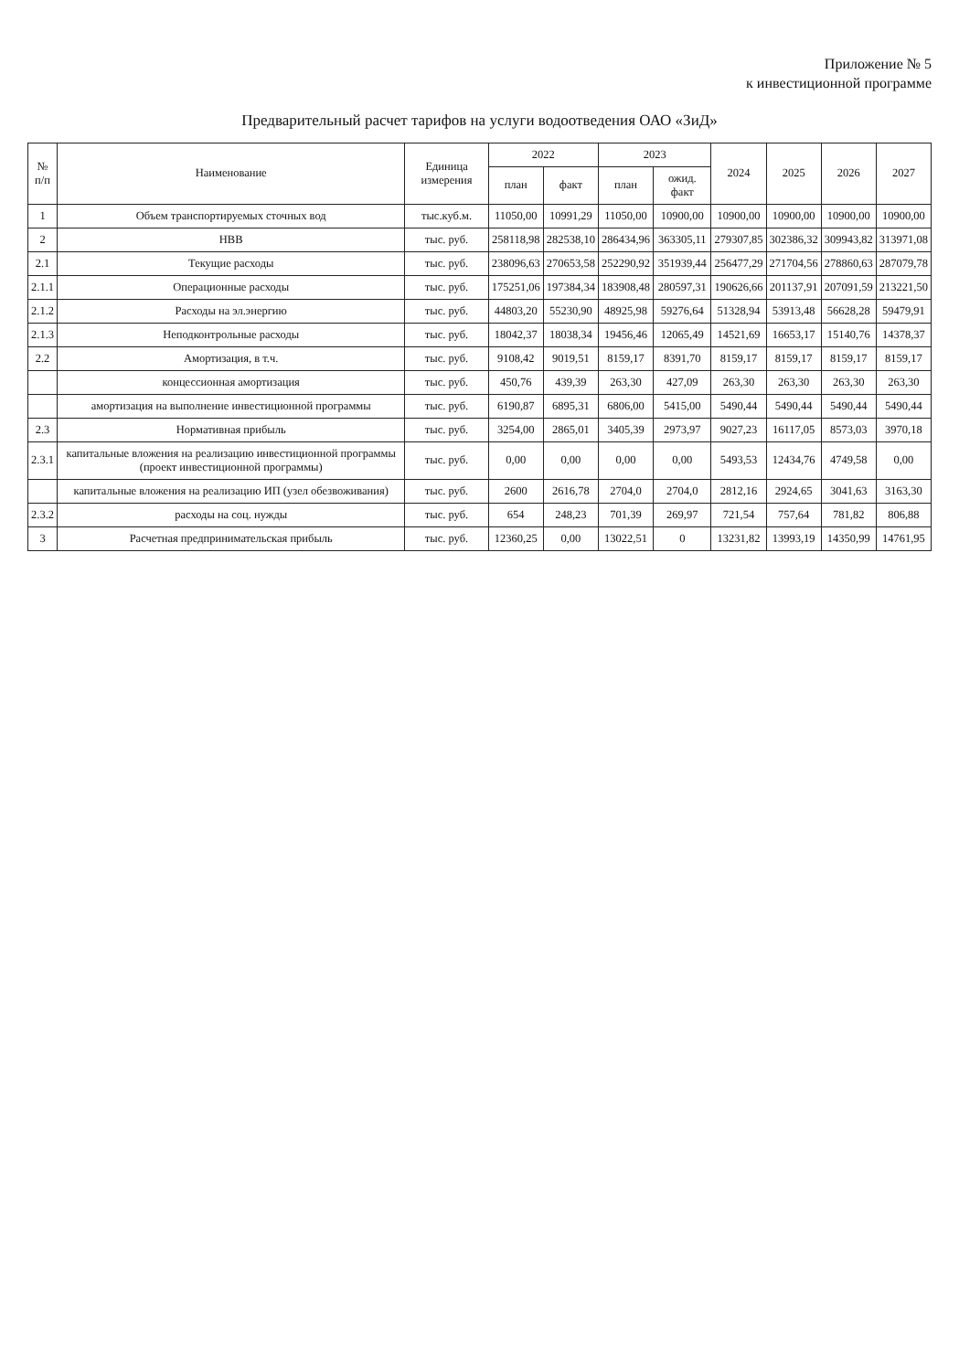Приложение № 5
к инвестиционной программе
Предварительный расчет тарифов на услуги водоотведения ОАО «ЗиД»
| № п/п | Наименование | Единица измерения | 2022 | | 2023 | | 2024 | 2025 | 2026 | 2027 |
| --- | --- | --- | --- | --- | --- | --- | --- | --- | --- | --- |
| | | | план | факт | план | ожид. факт | | | | |
| 1 | Объем транспортируемых сточных вод | тыс.куб.м. | 11050,00 | 10991,29 | 11050,00 | 10900,00 | 10900,00 | 10900,00 | 10900,00 | 10900,00 |
| 2 | НВВ | тыс. руб. | 258118,98 | 282538,10 | 286434,96 | 363305,11 | 279307,85 | 302386,32 | 309943,82 | 313971,08 |
| 2.1 | Текущие расходы | тыс. руб. | 238096,63 | 270653,58 | 252290,92 | 351939,44 | 256477,29 | 271704,56 | 278860,63 | 287079,78 |
| 2.1.1 | Операционные расходы | тыс. руб. | 175251,06 | 197384,34 | 183908,48 | 280597,31 | 190626,66 | 201137,91 | 207091,59 | 213221,50 |
| 2.1.2 | Расходы на эл.энергию | тыс. руб. | 44803,20 | 55230,90 | 48925,98 | 59276,64 | 51328,94 | 53913,48 | 56628,28 | 59479,91 |
| 2.1.3 | Неподконтрольные расходы | тыс. руб. | 18042,37 | 18038,34 | 19456,46 | 12065,49 | 14521,69 | 16653,17 | 15140,76 | 14378,37 |
| 2.2 | Амортизация, в т.ч. | тыс. руб. | 9108,42 | 9019,51 | 8159,17 | 8391,70 | 8159,17 | 8159,17 | 8159,17 | 8159,17 |
| | концессионная амортизация | тыс. руб. | 450,76 | 439,39 | 263,30 | 427,09 | 263,30 | 263,30 | 263,30 | 263,30 |
| | амортизация на выполнение инвестиционной программы | тыс. руб. | 6190,87 | 6895,31 | 6806,00 | 5415,00 | 5490,44 | 5490,44 | 5490,44 | 5490,44 |
| 2.3 | Нормативная прибыль | тыс. руб. | 3254,00 | 2865,01 | 3405,39 | 2973,97 | 9027,23 | 16117,05 | 8573,03 | 3970,18 |
| 2.3.1 | капитальные вложения на реализацию инвестиционной программы (проект инвестиционной программы) | тыс. руб. | 0,00 | 0,00 | 0,00 | 0,00 | 5493,53 | 12434,76 | 4749,58 | 0,00 |
| | капитальные вложения на реализацию ИП (узел обезвоживания) | тыс. руб. | 2600 | 2616,78 | 2704,0 | 2704,0 | 2812,16 | 2924,65 | 3041,63 | 3163,30 |
| 2.3.2 | расходы на соц. нужды | тыс. руб. | 654 | 248,23 | 701,39 | 269,97 | 721,54 | 757,64 | 781,82 | 806,88 |
| 3 | Расчетная предпринимательская прибыль | тыс. руб. | 12360,25 | 0,00 | 13022,51 | 0 | 13231,82 | 13993,19 | 14350,99 | 14761,95 |